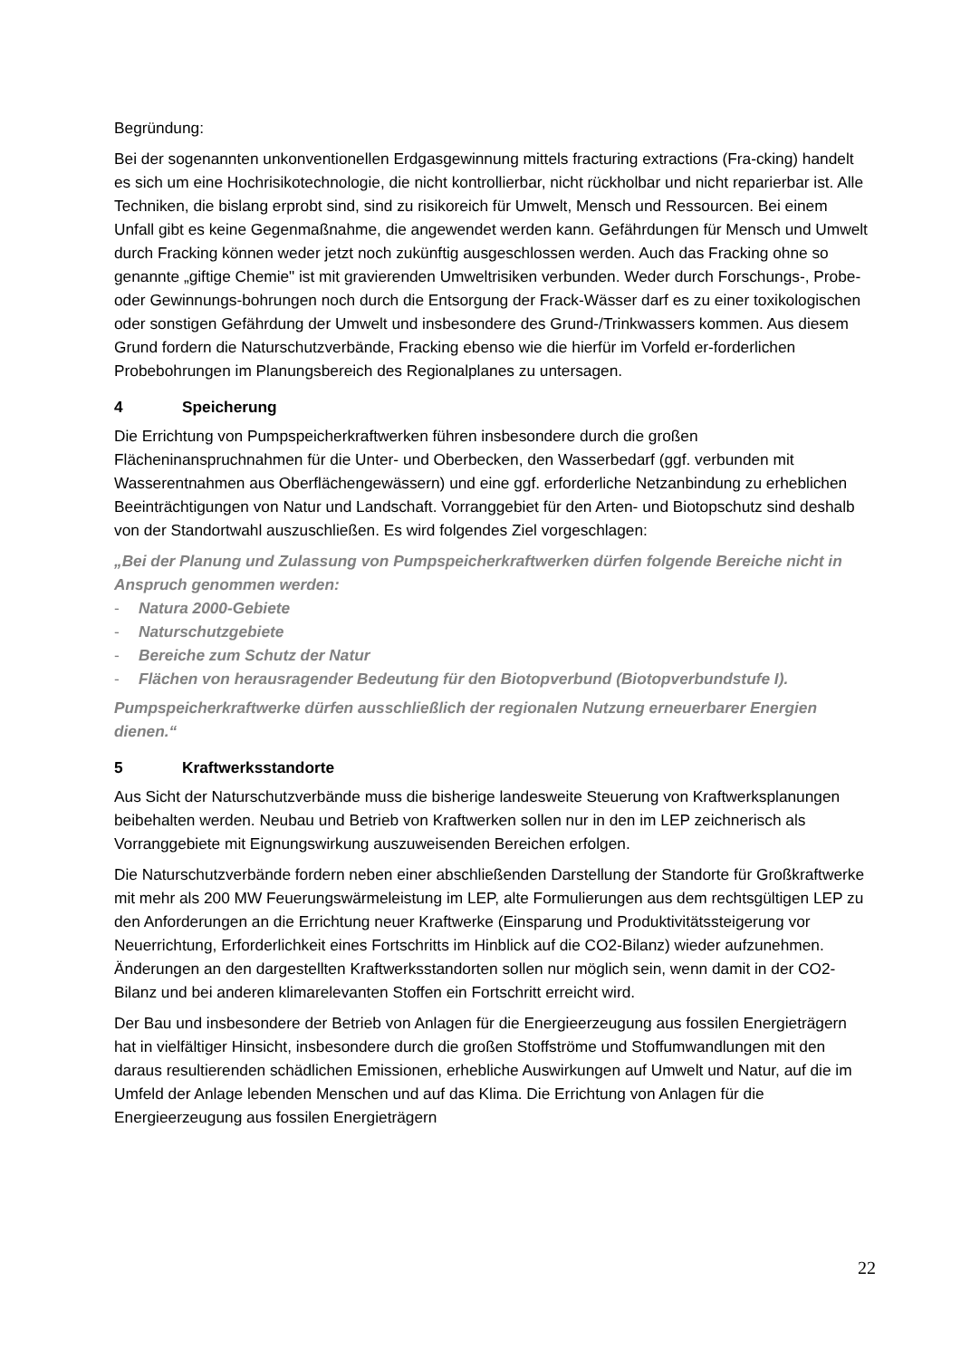Begründung:
Bei der sogenannten unkonventionellen Erdgasgewinnung mittels fracturing extractions (Fra-cking) handelt es sich um eine Hochrisikotechnologie, die nicht kontrollierbar, nicht rückholbar und nicht reparierbar ist. Alle Techniken, die bislang erprobt sind, sind zu risikoreich für Umwelt, Mensch und Ressourcen. Bei einem Unfall gibt es keine Gegenmaßnahme, die angewendet werden kann. Gefährdungen für Mensch und Umwelt durch Fracking können weder jetzt noch zukünftig ausgeschlossen werden. Auch das Fracking ohne so genannte „giftige Chemie" ist mit gravierenden Umweltrisiken verbunden. Weder durch Forschungs-, Probe- oder Gewinnungs-bohrungen noch durch die Entsorgung der Frack-Wässer darf es zu einer toxikologischen oder sonstigen Gefährdung der Umwelt und insbesondere des Grund-/Trinkwassers kommen. Aus diesem Grund fordern die Naturschutzverbände, Fracking ebenso wie die hierfür im Vorfeld er-forderlichen Probebohrungen im Planungsbereich des Regionalplanes zu untersagen.
4 Speicherung
Die Errichtung von Pumpspeicherkraftwerken führen insbesondere durch die großen Flächeninanspruchnahmen für die Unter- und Oberbecken, den Wasserbedarf (ggf. verbunden mit Wasserentnahmen aus Oberflächengewässern) und eine ggf. erforderliche Netzanbindung zu erheblichen Beeinträchtigungen von Natur und Landschaft. Vorranggebiet für den Arten- und Biotopschutz sind deshalb von der Standortwahl auszuschließen. Es wird folgendes Ziel vorgeschlagen:
„Bei der Planung und Zulassung von Pumpspeicherkraftwerken dürfen folgende Bereiche nicht in Anspruch genommen werden:
- Natura 2000-Gebiete
- Naturschutzgebiete
- Bereiche zum Schutz der Natur
- Flächen von herausragender Bedeutung für den Biotopverbund (Biotopverbundstufe I).
Pumpspeicherkraftwerke dürfen ausschließlich der regionalen Nutzung erneuerbarer Energien dienen.“
5 Kraftwerksstandorte
Aus Sicht der Naturschutzverbände muss die bisherige landesweite Steuerung von Kraftwerksplanungen beibehalten werden. Neubau und Betrieb von Kraftwerken sollen nur in den im LEP zeichnerisch als Vorranggebiete mit Eignungswirkung auszuweisenden Bereichen erfolgen.
Die Naturschutzverbände fordern neben einer abschließenden Darstellung der Standorte für Großkraftwerke mit mehr als 200 MW Feuerungswärmeleistung im LEP, alte Formulierungen aus dem rechtsgültigen LEP zu den Anforderungen an die Errichtung neuer Kraftwerke (Einsparung und Produktivitätssteigerung vor Neuerrichtung, Erforderlichkeit eines Fortschritts im Hinblick auf die CO2-Bilanz) wieder aufzunehmen. Änderungen an den dargestellten Kraftwerksstandorten sollen nur möglich sein, wenn damit in der CO2- Bilanz und bei anderen klimarelevanten Stoffen ein Fortschritt erreicht wird.
Der Bau und insbesondere der Betrieb von Anlagen für die Energieerzeugung aus fossilen Energieträgern hat in vielfältiger Hinsicht, insbesondere durch die großen Stoffströme und Stoffumwandlungen mit den daraus resultierenden schädlichen Emissionen, erhebliche Auswirkungen auf Umwelt und Natur, auf die im Umfeld der Anlage lebenden Menschen und auf das Klima. Die Errichtung von Anlagen für die Energieerzeugung aus fossilen Energieträgern
22